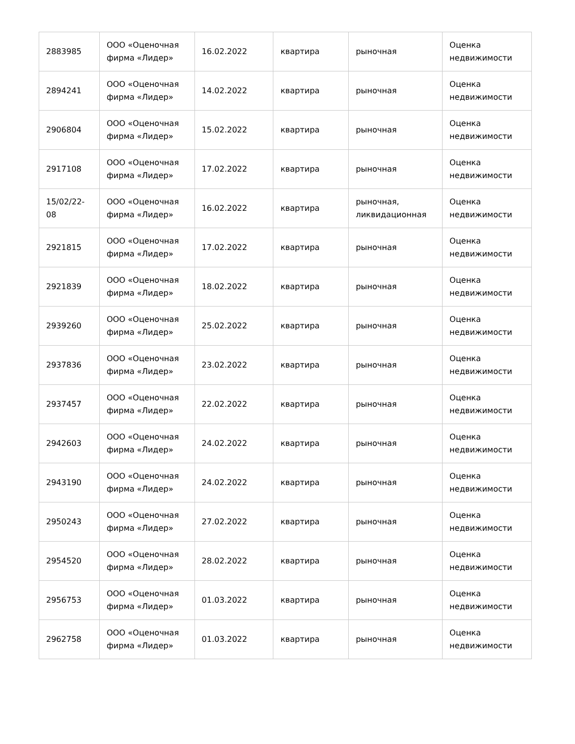| 2883985 | ООО «Оценочная фирма «Лидер» | 16.02.2022 | квартира | рыночная | Оценка недвижимости |
| 2894241 | ООО «Оценочная фирма «Лидер» | 14.02.2022 | квартира | рыночная | Оценка недвижимости |
| 2906804 | ООО «Оценочная фирма «Лидер» | 15.02.2022 | квартира | рыночная | Оценка недвижимости |
| 2917108 | ООО «Оценочная фирма «Лидер» | 17.02.2022 | квартира | рыночная | Оценка недвижимости |
| 15/02/22-08 | ООО «Оценочная фирма «Лидер» | 16.02.2022 | квартира | рыночная, ликвидационная | Оценка недвижимости |
| 2921815 | ООО «Оценочная фирма «Лидер» | 17.02.2022 | квартира | рыночная | Оценка недвижимости |
| 2921839 | ООО «Оценочная фирма «Лидер» | 18.02.2022 | квартира | рыночная | Оценка недвижимости |
| 2939260 | ООО «Оценочная фирма «Лидер» | 25.02.2022 | квартира | рыночная | Оценка недвижимости |
| 2937836 | ООО «Оценочная фирма «Лидер» | 23.02.2022 | квартира | рыночная | Оценка недвижимости |
| 2937457 | ООО «Оценочная фирма «Лидер» | 22.02.2022 | квартира | рыночная | Оценка недвижимости |
| 2942603 | ООО «Оценочная фирма «Лидер» | 24.02.2022 | квартира | рыночная | Оценка недвижимости |
| 2943190 | ООО «Оценочная фирма «Лидер» | 24.02.2022 | квартира | рыночная | Оценка недвижимости |
| 2950243 | ООО «Оценочная фирма «Лидер» | 27.02.2022 | квартира | рыночная | Оценка недвижимости |
| 2954520 | ООО «Оценочная фирма «Лидер» | 28.02.2022 | квартира | рыночная | Оценка недвижимости |
| 2956753 | ООО «Оценочная фирма «Лидер» | 01.03.2022 | квартира | рыночная | Оценка недвижимости |
| 2962758 | ООО «Оценочная фирма «Лидер» | 01.03.2022 | квартира | рыночная | Оценка недвижимости |